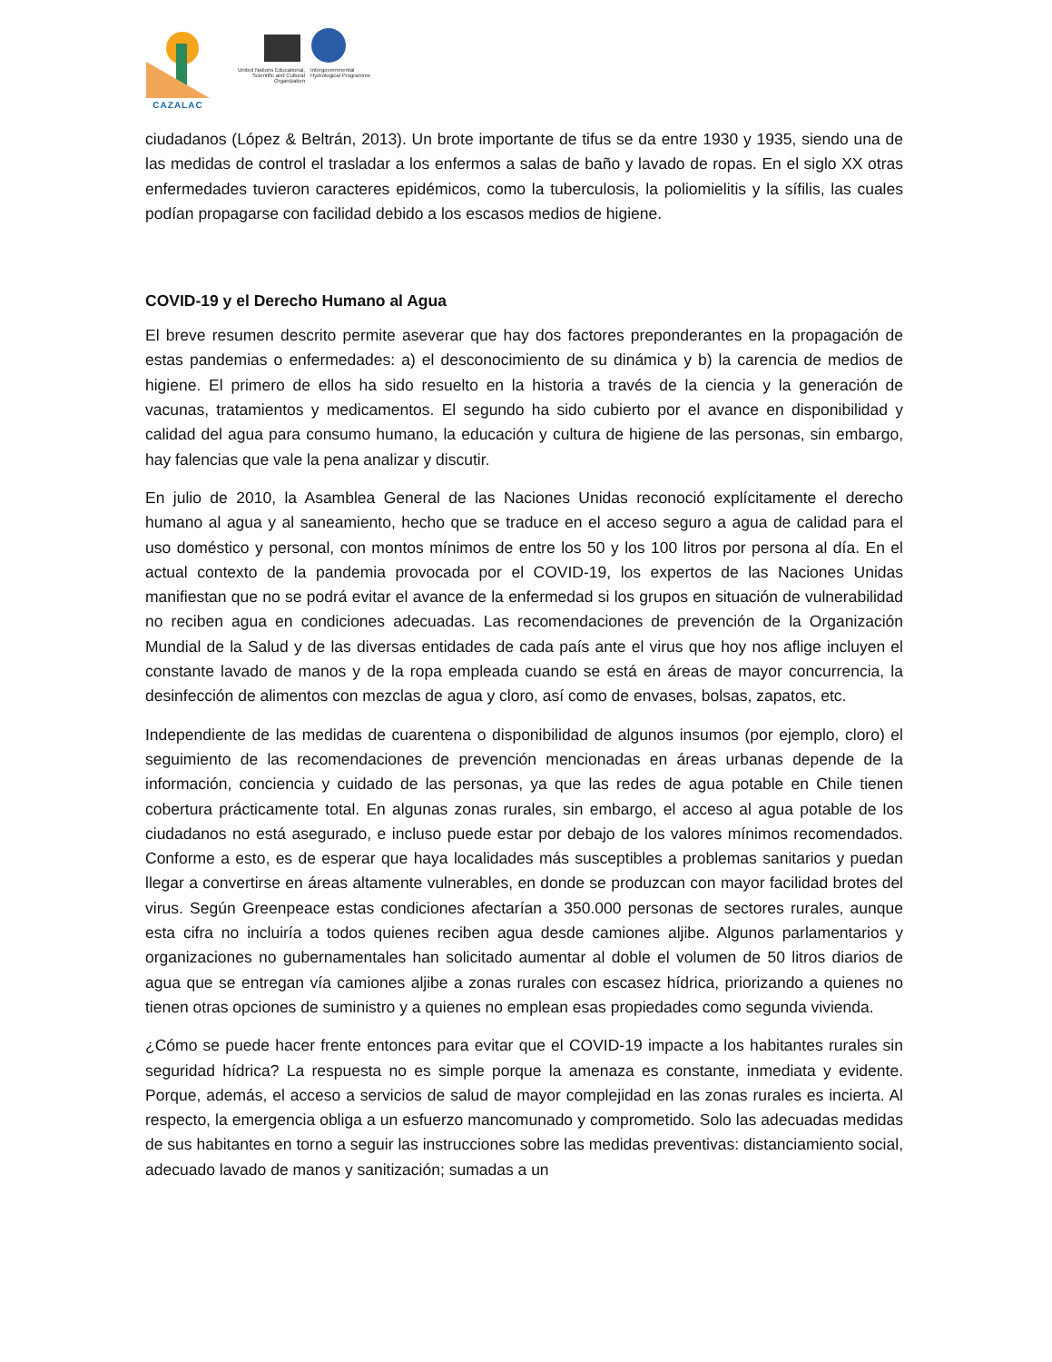CAZALAC
United Nations Educational, Scientific and Cultural Organization
Intergovernmental Hydrological Programme
ciudadanos (López & Beltrán, 2013). Un brote importante de tifus se da entre 1930 y 1935, siendo una de las medidas de control el trasladar a los enfermos a salas de baño y lavado de ropas. En el siglo XX otras enfermedades tuvieron caracteres epidémicos, como la tuberculosis, la poliomielitis y la sífilis, las cuales podían propagarse con facilidad debido a los escasos medios de higiene.
COVID-19 y el Derecho Humano al Agua
El breve resumen descrito permite aseverar que hay dos factores preponderantes en la propagación de estas pandemias o enfermedades: a) el desconocimiento de su dinámica y b) la carencia de medios de higiene. El primero de ellos ha sido resuelto en la historia a través de la ciencia y la generación de vacunas, tratamientos y medicamentos. El segundo ha sido cubierto por el avance en disponibilidad y calidad del agua para consumo humano, la educación y cultura de higiene de las personas, sin embargo, hay falencias que vale la pena analizar y discutir.
En julio de 2010, la Asamblea General de las Naciones Unidas reconoció explícitamente el derecho humano al agua y al saneamiento, hecho que se traduce en el acceso seguro a agua de calidad para el uso doméstico y personal, con montos mínimos de entre los 50 y los 100 litros por persona al día. En el actual contexto de la pandemia provocada por el COVID-19, los expertos de las Naciones Unidas manifiestan que no se podrá evitar el avance de la enfermedad si los grupos en situación de vulnerabilidad no reciben agua en condiciones adecuadas. Las recomendaciones de prevención de la Organización Mundial de la Salud y de las diversas entidades de cada país ante el virus que hoy nos aflige incluyen el constante lavado de manos y de la ropa empleada cuando se está en áreas de mayor concurrencia, la desinfección de alimentos con mezclas de agua y cloro, así como de envases, bolsas, zapatos, etc.
Independiente de las medidas de cuarentena o disponibilidad de algunos insumos (por ejemplo, cloro) el seguimiento de las recomendaciones de prevención mencionadas en áreas urbanas depende de la información, conciencia y cuidado de las personas, ya que las redes de agua potable en Chile tienen cobertura prácticamente total. En algunas zonas rurales, sin embargo, el acceso al agua potable de los ciudadanos no está asegurado, e incluso puede estar por debajo de los valores mínimos recomendados. Conforme a esto, es de esperar que haya localidades más susceptibles a problemas sanitarios y puedan llegar a convertirse en áreas altamente vulnerables, en donde se produzcan con mayor facilidad brotes del virus. Según Greenpeace estas condiciones afectarían a 350.000 personas de sectores rurales, aunque esta cifra no incluiría a todos quienes reciben agua desde camiones aljibe. Algunos parlamentarios y organizaciones no gubernamentales han solicitado aumentar al doble el volumen de 50 litros diarios de agua que se entregan vía camiones aljibe a zonas rurales con escasez hídrica, priorizando a quienes no tienen otras opciones de suministro y a quienes no emplean esas propiedades como segunda vivienda.
¿Cómo se puede hacer frente entonces para evitar que el COVID-19 impacte a los habitantes rurales sin seguridad hídrica? La respuesta no es simple porque la amenaza es constante, inmediata y evidente. Porque, además, el acceso a servicios de salud de mayor complejidad en las zonas rurales es incierta. Al respecto, la emergencia obliga a un esfuerzo mancomunado y comprometido. Solo las adecuadas medidas de sus habitantes en torno a seguir las instrucciones sobre las medidas preventivas: distanciamiento social, adecuado lavado de manos y sanitización; sumadas a un